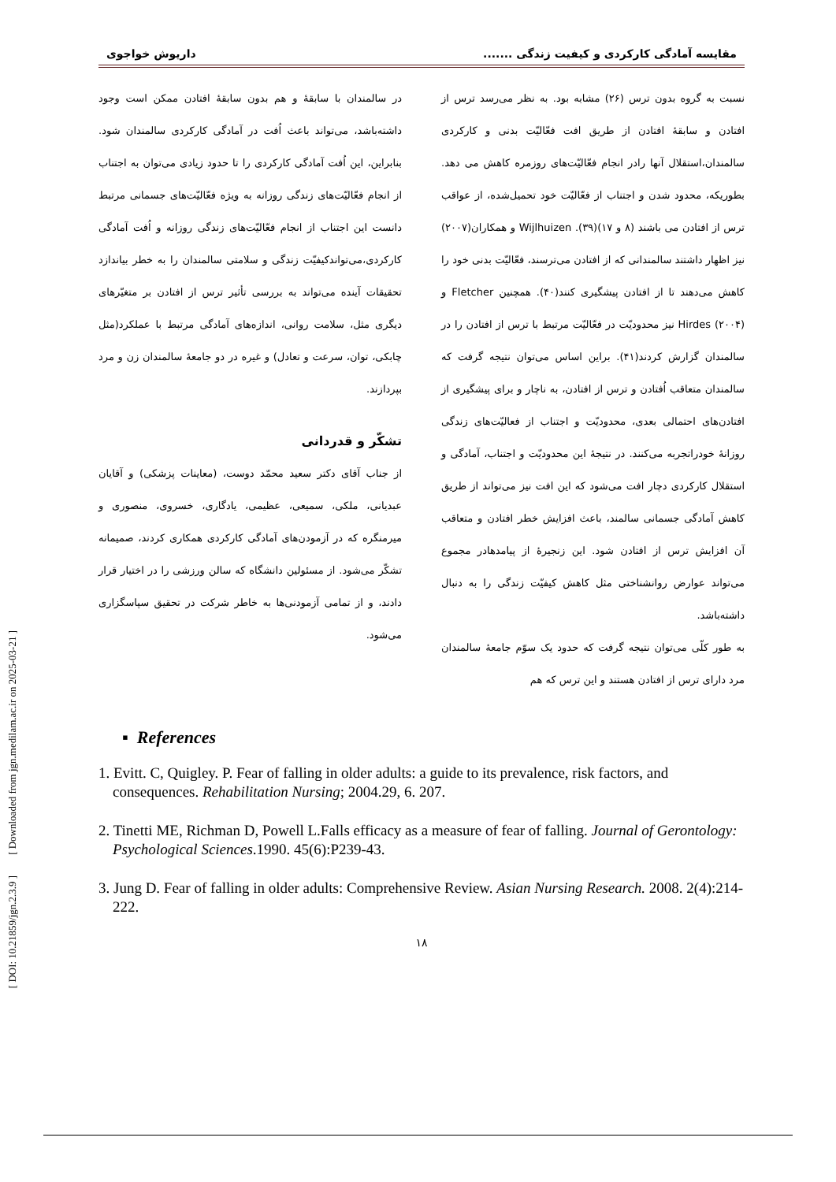[ DOI: 10.21859/jgn.2.3.9 ] [ Downloaded from jgn.medilam.ac.ir on 2025-03-21 ]
مقایسه آمادگی کارکردی و کیفیت زندگی ....... داریوش خواجوی
نسبت به گروه بدون ترس (۲۶) مشابه بود. به نظر می‌رسد ترس از افتادن و سابقهٔ افتادن از طریق افت فعّالیّت بدنی و کارکردی سالمندان،استقلال آنها رادر انجام فعّالیّت‌های روزمره کاهش می دهد. بطوریکه، محدود شدن و اجتناب از فعّالیّت خود تحمیل‌شده، از عواقب ترس از افتادن می باشند (۸ و ۱۷)(۳۹). Wijlhuizen و همکاران(۲۰۰۷) نیز اظهار داشتند سالمندانی که از افتادن می‌ترسند، فعّالیّت بدنی خود را کاهش می‌دهند تا از افتادن پیشگیری کنند(۴۰). همچنین Fletcher و Hirdes (۲۰۰۴) نیز محدودیّت در فعّالیّت مرتبط با ترس از افتادن را در سالمندان گزارش کردند(۴۱). براین اساس می‌توان نتیجه گرفت که سالمندان متعاقب اُفتادن و ترس از افتادن، به ناچار و برای پیشگیری از افتادن‌های احتمالی بعدی، محدودیّت و اجتناب از فعالیّت‌های زندگی روزانهٔ خودراتجربه می‌کنند. در نتیجهٔ این محدودیّت و اجتناب، آمادگی و استقلال کارکردی دچار افت می‌شود که این افت نیز می‌تواند از طریق کاهش آمادگی جسمانی سالمند، باعث افزایش خطر افتادن و متعاقب آن افزایش ترس از افتادن شود. این زنجیرهٔ از پیامدهادر مجموع می‌تواند عوارض روانشناختی مثل کاهش کیفیّت زندگی را به دنبال داشته‌باشد.
به طور کلّی می‌توان نتیجه گرفت که حدود یک سوّم جامعهٔ سالمندان مرد دارای ترس از افتادن هستند و این ترس که هم
در سالمندان با سابقهٔ و هم بدون سابقهٔ افتادن ممکن است وجود داشته‌باشد، می‌تواند باعث اُفت در آمادگی کارکردی سالمندان شود. بنابراین، این اُفت آمادگی کارکردی را تا حدود زیادی می‌توان به اجتناب از انجام فعّالیّت‌های زندگی روزانه به ویژه فعّالیّت‌های جسمانی مرتبط دانست این اجتناب از انجام فعّالیّت‌های زندگی روزانه و اُفت آمادگی کارکردی،می‌تواندکیفیّت زندگی و سلامتی سالمندان را به خطر بیاندازد تحقیقات آینده می‌تواند به بررسی تأثیر ترس از افتادن بر متغیّرهای دیگری مثل، سلامت روانی، اندازه‌های آمادگی مرتبط با عملکرد(مثل چابکی، توان، سرعت و تعادل) و غیره در دو جامعهٔ سالمندان زن و مرد بپردازند.
تشکّر و قدردانی
از جناب آقای دکتر سعید محمّد دوست، (معاینات پزشکی) و آقایان عبدیانی، ملکی، سمیعی، عظیمی، یادگاری، خسروی، منصوری و میرمنگره که در آزمودن‌های آمادگی کارکردی همکاری کردند، صمیمانه تشکّر می‌شود. از مسئولین دانشگاه که سالن ورزشی را در اختیار قرار دادند، و از تمامی آزمودنی‌ها به خاطر شرکت در تحقیق سپاسگزاری می‌شود.
▪ References
1. Evitt. C, Quigley. P. Fear of falling in older adults: a guide to its prevalence, risk factors, and consequences. Rehabilitation Nursing; 2004.29, 6. 207.
2. Tinetti ME, Richman D, Powell L.Falls efficacy as a measure of fear of falling. Journal of Gerontology: Psychological Sciences.1990. 45(6):P239-43.
3. Jung D. Fear of falling in older adults: Comprehensive Review. Asian Nursing Research. 2008. 2(4):214-222.
۱۸